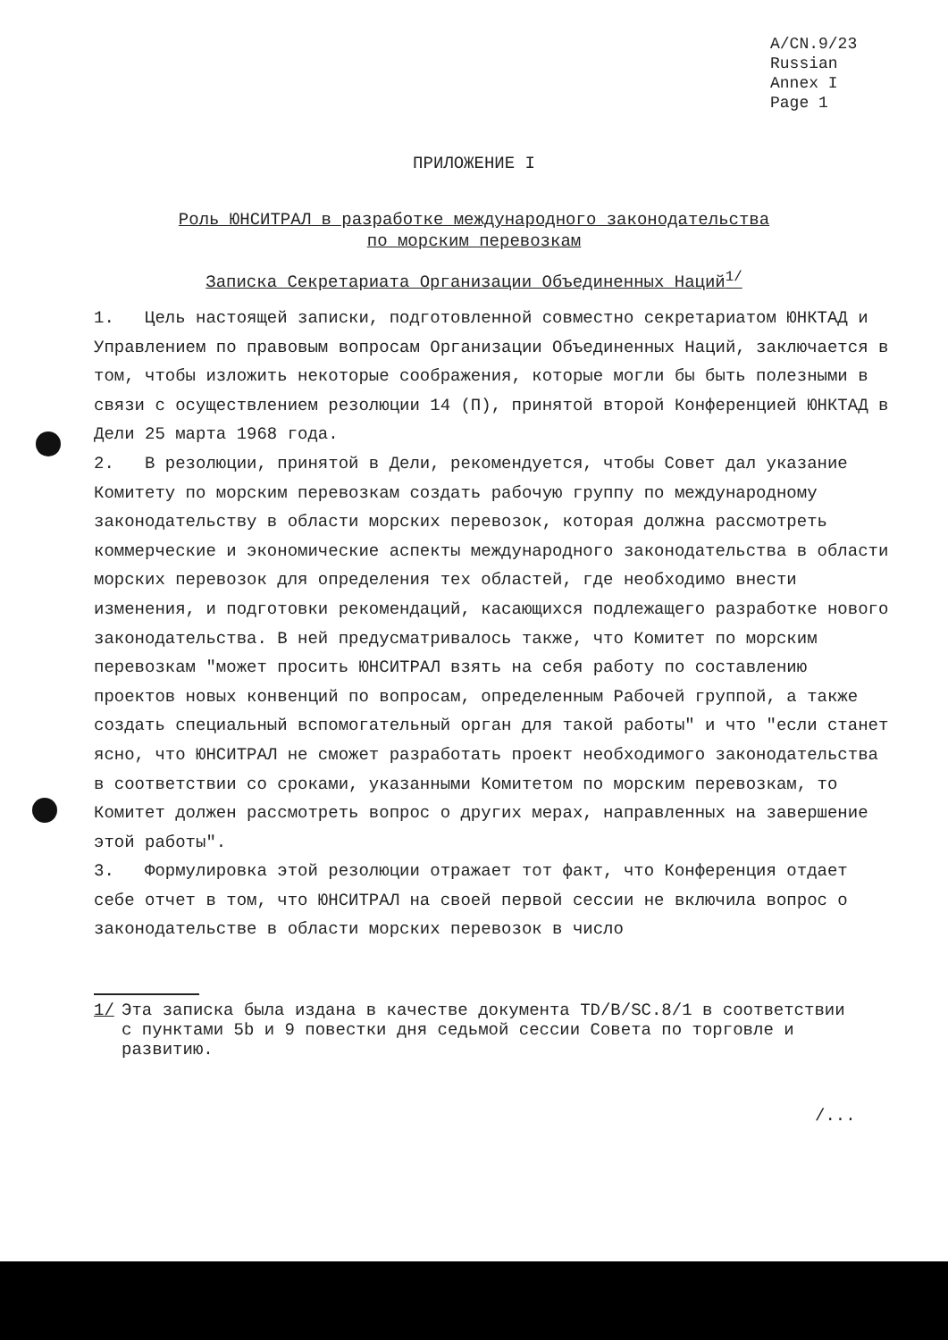A/CN.9/23
Russian
Annex I
Page 1
ПРИЛОЖЕНИЕ I
Роль ЮНСИТРАЛ в разработке международного законодательства
по морским перевозкам
Записка Секретариата Организации Объединенных Наций<sup>1/</sup>
1. Цель настоящей записки, подготовленной совместно секретариатом ЮНКТАД и Управлением по правовым вопросам Организации Объединенных Наций, заключается в том, чтобы изложить некоторые соображения, которые могли бы быть полезными в связи с осуществлением резолюции 14 (П), принятой второй Конференцией ЮНКТАД в Дели 25 марта 1968 года.
2. В резолюции, принятой в Дели, рекомендуется, чтобы Совет дал указание Комитету по морским перевозкам создать рабочую группу по международному законодательству в области морских перевозок, которая должна рассмотреть коммерческие и экономические аспекты международного законодательства в области морских перевозок для определения тех областей, где необходимо внести изменения, и подготовки рекомендаций, касающихся подлежащего разработке нового законодательства. В ней предусматривалось также, что Комитет по морским перевозкам "может просить ЮНСИТРАЛ взять на себя работу по составлению проектов новых конвенций по вопросам, определенным Рабочей группой, а также создать специальный вспомогательный орган для такой работы" и что "если станет ясно, что ЮНСИТРАЛ не сможет разработать проект необходимого законодательства в соответствии со сроками, указанными Комитетом по морским перевозкам, то Комитет должен рассмотреть вопрос о других мерах, направленных на завершение этой работы".
3. Формулировка этой резолюции отражает тот факт, что Конференция отдает себе отчет в том, что ЮНСИТРАЛ на своей первой сессии не включила вопрос о законодательстве в области морских перевозок в число
1/ Эта записка была издана в качестве документа TD/B/SC.8/1 в соответствии с пунктами 5b и 9 повестки дня седьмой сессии Совета по торговле и развитию.
/...